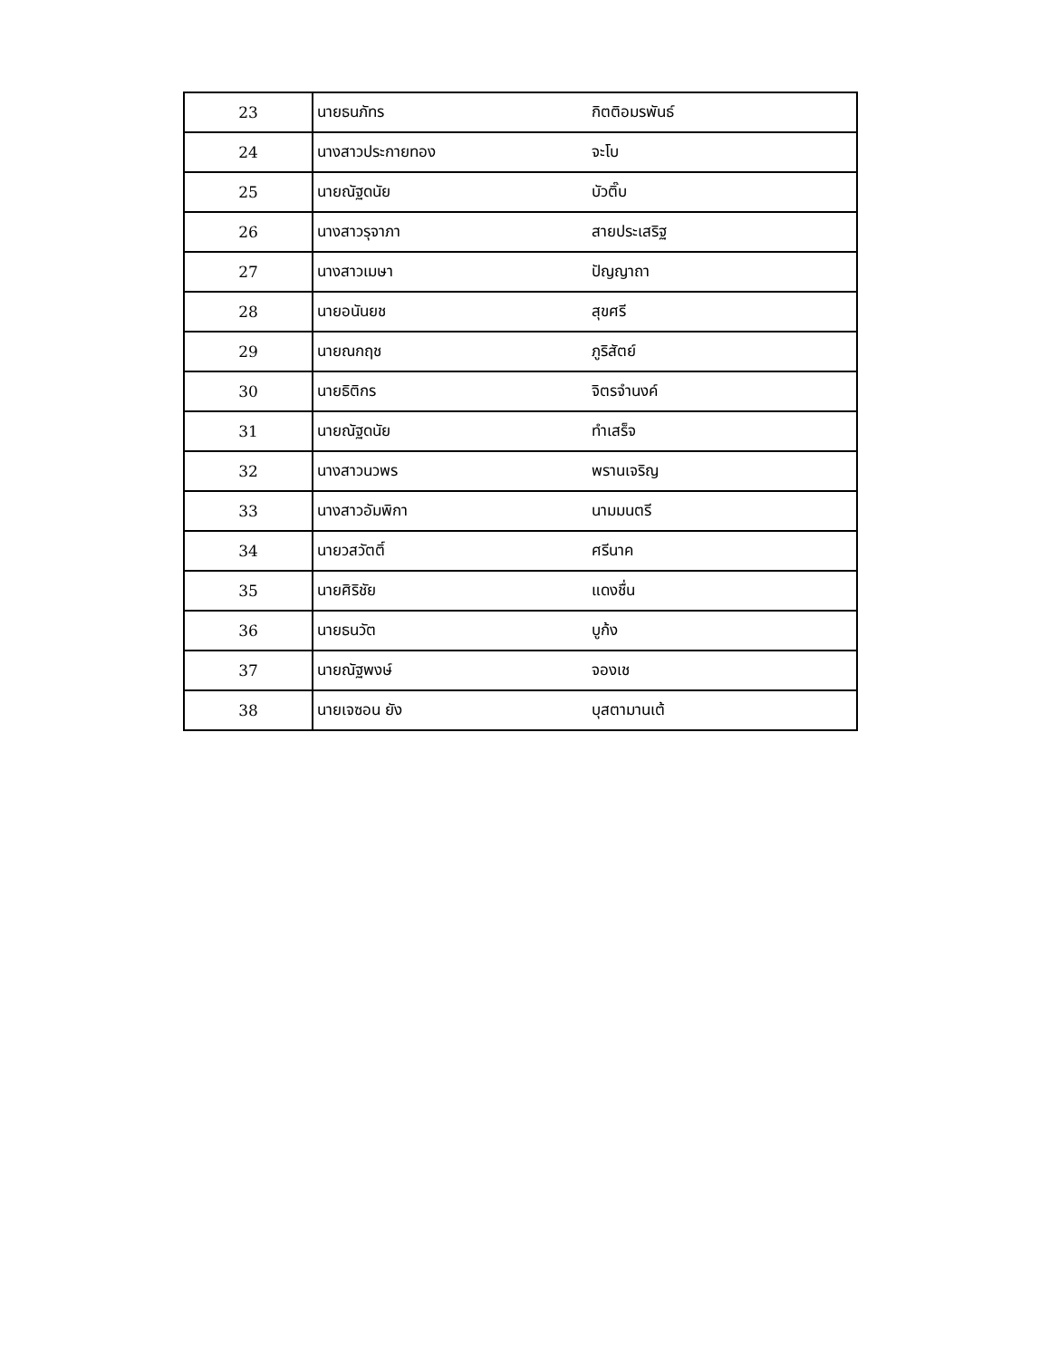| 23 | นายธนภัทร | กิตติอมรพันธ์ |
| 24 | นางสาวประกายทอง | จะโบ |
| 25 | นายณัฐดนัย | บัวติ๊บ |
| 26 | นางสาวรุจาภา | สายประเสริฐ |
| 27 | นางสาวเมษา | ปัญญาถา |
| 28 | นายอนันยช | สุขศรี |
| 29 | นายณกฤช | ภูริสัตย์ |
| 30 | นายธิติกร | จิตรจำนงค์ |
| 31 | นายณัฐดนัย | ทำเสร็จ |
| 32 | นางสาวนวพร | พรานเจริญ |
| 33 | นางสาวอัมพิกา | นามมนตรี |
| 34 | นายวสวัตติ์ | ศรีนาค |
| 35 | นายศิริชัย | แดงชื่น |
| 36 | นายธนวัต | บูก้ง |
| 37 | นายณัฐพงษ์ | จองเช |
| 38 | นายเจซอน ยัง | บุสตามานเต้ |